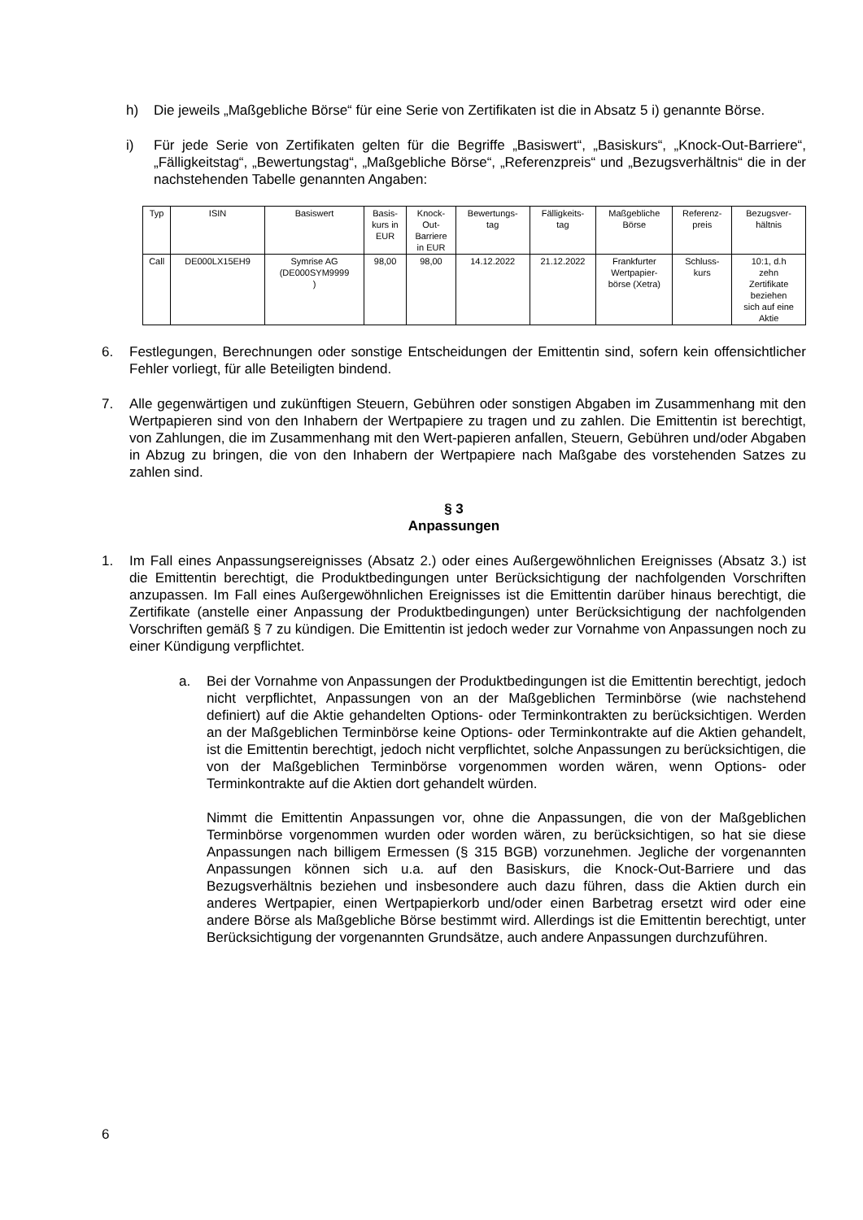h) Die jeweils „Maßgebliche Börse“ für eine Serie von Zertifikaten ist die in Absatz 5 i) genannte Börse.
i) Für jede Serie von Zertifikaten gelten für die Begriffe „Basiswert“, „Basiskurs“, „Knock-Out-Barriere“, „Fälligkeitstag“, „Bewertungstag“, „Maßgebliche Börse“, „Referenzpreis“ und „Bezugsverhältnis“ die in der nachstehenden Tabelle genannten Angaben:
| Typ | ISIN | Basiswert | Basis- kurs in EUR | Knock- Out- Barriere in EUR | Bewertungs- tag | Fälligkeits- tag | Maßgebliche Börse | Referenz- preis | Bezugsver- hältnis |
| --- | --- | --- | --- | --- | --- | --- | --- | --- | --- |
| Call | DE000LX15EH9 | Symrise AG (DE000SYM9999 ) | 98,00 | 98,00 | 14.12.2022 | 21.12.2022 | Frankfurter Wertpapier- börse (Xetra) | Schluss- kurs | 10:1, d.h zehn Zertifikate beziehen sich auf eine Aktie |
6. Festlegungen, Berechnungen oder sonstige Entscheidungen der Emittentin sind, sofern kein offensichtlicher Fehler vorliegt, für alle Beteiligten bindend.
7. Alle gegenwärtigen und zukünftigen Steuern, Gebühren oder sonstigen Abgaben im Zusammenhang mit den Wertpapieren sind von den Inhabern der Wertpapiere zu tragen und zu zahlen. Die Emittentin ist berechtigt, von Zahlungen, die im Zusammenhang mit den Wert-papieren anfallen, Steuern, Gebühren und/oder Abgaben in Abzug zu bringen, die von den Inhabern der Wertpapiere nach Maßgabe des vorstehenden Satzes zu zahlen sind.
§ 3
Anpassungen
1. Im Fall eines Anpassungsereignisses (Absatz 2.) oder eines Außergewöhnlichen Ereignisses (Absatz 3.) ist die Emittentin berechtigt, die Produktbedingungen unter Berücksichtigung der nachfolgenden Vorschriften anzupassen. Im Fall eines Außergewöhnlichen Ereignisses ist die Emittentin darüber hinaus berechtigt, die Zertifikate (anstelle einer Anpassung der Produktbedingungen) unter Berücksichtigung der nachfolgenden Vorschriften gemäß § 7 zu kündigen. Die Emittentin ist jedoch weder zur Vornahme von Anpassungen noch zu einer Kündigung verpflichtet.
a. Bei der Vornahme von Anpassungen der Produktbedingungen ist die Emittentin berechtigt, jedoch nicht verpflichtet, Anpassungen von an der Maßgeblichen Terminbörse (wie nachstehend definiert) auf die Aktie gehandelten Options- oder Terminkontrakten zu berücksichtigen. Werden an der Maßgeblichen Terminbörse keine Options- oder Terminkontrakte auf die Aktien gehandelt, ist die Emittentin berechtigt, jedoch nicht verpflichtet, solche Anpassungen zu berücksichtigen, die von der Maßgeblichen Terminbörse vorgenommen worden wären, wenn Options- oder Terminkontrakte auf die Aktien dort gehandelt würden.
Nimmt die Emittentin Anpassungen vor, ohne die Anpassungen, die von der Maßgeblichen Terminbörse vorgenommen wurden oder worden wären, zu berücksichtigen, so hat sie diese Anpassungen nach billigem Ermessen (§ 315 BGB) vorzunehmen. Jegliche der vorgenannten Anpassungen können sich u.a. auf den Basiskurs, die Knock-Out-Barriere und das Bezugsverhältnis beziehen und insbesondere auch dazu führen, dass die Aktien durch ein anderes Wertpapier, einen Wertpapierkorb und/oder einen Barbetrag ersetzt wird oder eine andere Börse als Maßgebliche Börse bestimmt wird. Allerdings ist die Emittentin berechtigt, unter Berücksichtigung der vorgenannten Grundsätze, auch andere Anpassungen durchzuführen.
6